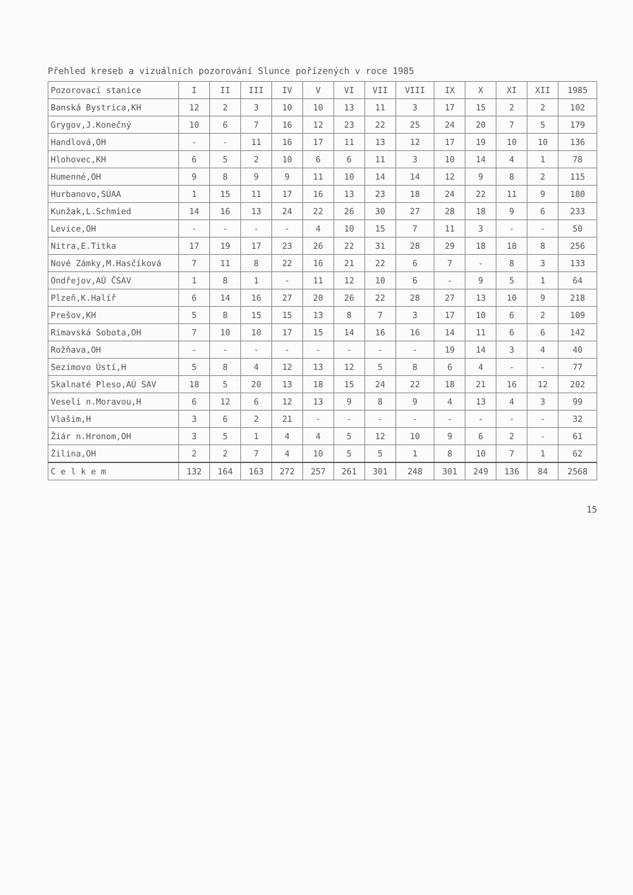Přehled kreseb a vizuálních pozorování Slunce pořízených v roce 1985
| Pozorovací stanice | I | II | III | IV | V | VI | VII | VIII | IX | X | XI | XII | 1985 |
| --- | --- | --- | --- | --- | --- | --- | --- | --- | --- | --- | --- | --- | --- |
| Banská Bystrica,KH | 12 | 2 | 3 | 10 | 10 | 13 | 11 | 3 | 17 | 15 | 2 | 2 | 102 |
| Grygov,J.Konečný | 10 | 6 | 7 | 16 | 12 | 23 | 22 | 25 | 24 | 20 | 7 | 5 | 179 |
| Handlová,OH | - | - | 11 | 16 | 17 | 11 | 13 | 12 | 17 | 19 | 10 | 10 | 136 |
| Hlohovec,KH | 6 | 5 | 2 | 10 | 6 | 6 | 11 | 3 | 10 | 14 | 4 | 1 | 78 |
| Humenné,OH | 9 | 8 | 9 | 9 | 11 | 10 | 14 | 14 | 12 | 9 | 8 | 2 | 115 |
| Hurbanovo,SÚAA | 1 | 15 | 11 | 17 | 16 | 13 | 23 | 18 | 24 | 22 | 11 | 9 | 180 |
| Kunžak,L.Schmied | 14 | 16 | 13 | 24 | 22 | 26 | 30 | 27 | 28 | 18 | 9 | 6 | 233 |
| Levice,OH | - | - | - | - | 4 | 10 | 15 | 7 | 11 | 3 | - | - | 50 |
| Nitra,E.Titka | 17 | 19 | 17 | 23 | 26 | 22 | 31 | 28 | 29 | 18 | 18 | 8 | 256 |
| Nové Zámky,M.Hasčíková | 7 | 11 | 8 | 22 | 16 | 21 | 22 | 6 | 7 | - | 8 | 3 | 133 |
| Ondřejov,AÚ ČSAV | 1 | 8 | 1 | - | 11 | 12 | 10 | 6 | - | 9 | 5 | 1 | 64 |
| Plzeň,K.Halíř | 6 | 14 | 16 | 27 | 20 | 26 | 22 | 28 | 27 | 13 | 10 | 9 | 218 |
| Prešov,KH | 5 | 8 | 15 | 15 | 13 | 8 | 7 | 3 | 17 | 10 | 6 | 2 | 109 |
| Rimavská Sobota,OH | 7 | 10 | 10 | 17 | 15 | 14 | 16 | 16 | 14 | 11 | 6 | 6 | 142 |
| Rožňava,OH | - | - | - | - | - | - | - | - | 19 | 14 | 3 | 4 | 40 |
| Sezimovo Ústí,H | 5 | 8 | 4 | 12 | 13 | 12 | 5 | 8 | 6 | 4 | - | - | 77 |
| Skalnaté Pleso,AÚ SAV | 18 | 5 | 20 | 13 | 18 | 15 | 24 | 22 | 18 | 21 | 16 | 12 | 202 |
| Veselí n.Moravou,H | 6 | 12 | 6 | 12 | 13 | 9 | 8 | 9 | 4 | 13 | 4 | 3 | 99 |
| Vlašim,H | 3 | 6 | 2 | 21 | - | - | - | - | - | - | - | - | 32 |
| Žiár n.Hronom,OH | 3 | 5 | 1 | 4 | 4 | 5 | 12 | 10 | 9 | 6 | 2 | - | 61 |
| Žilina,OH | 2 | 2 | 7 | 4 | 10 | 5 | 5 | 1 | 8 | 10 | 7 | 1 | 62 |
| C e l k e m | 132 | 164 | 163 | 272 | 257 | 261 | 301 | 248 | 301 | 249 | 136 | 84 | 2568 |
15